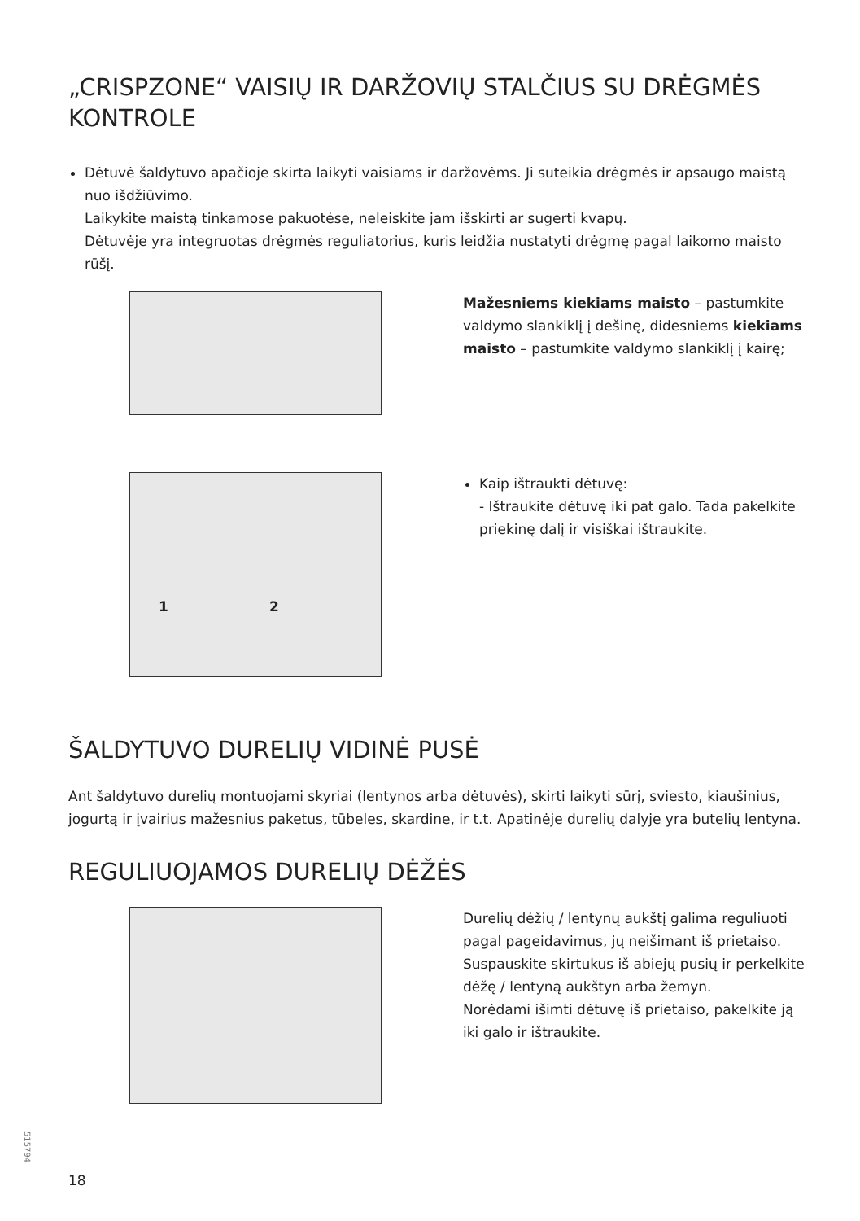„CRISPZONE“ VAISIŲ IR DARŽOVIŲ STALČIUS SU DRĖGMĖS KONTROLE
Dėtuvė šaldytuvo apačioje skirta laikyti vaisiams ir daržovėms. Ji suteikia drėgmės ir apsaugo maistą nuo išdžiūvimo.
Laikykite maistą tinkamose pakuotėse, neleiskite jam išskirti ar sugerti kvapų.
Dėtuvėje yra integruotas drėgmės reguliatorius, kuris leidžia nustatyti drėgmę pagal laikomo maisto rūšį.
Mažesniems kiekiams maisto – pastumkite valdymo slankiklį į dešinę, didesniems kiekiams maisto – pastumkite valdymo slankiklį į kairę;
1 2
Kaip ištraukti dėtuvę:
- Ištraukite dėtuvę iki pat galo. Tada pakelkite priekinę dalį ir visiškai ištraukite.
ŠALDYTUVO DURELIŲ VIDINĖ PUSĖ
Ant šaldytuvo durelių montuojami skyriai (lentynos arba dėtuvės), skirti laikyti sūrį, sviesto, kiaušinius, jogurtą ir įvairius mažesnius paketus, tūbeles, skardine, ir t.t. Apatinėje durelių dalyje yra butelių lentyna.
REGULIUOJAMOS DURELIŲ DĖŽĖS
Durelių dėžių / lentynų aukštį galima reguliuoti pagal pageidavimus, jų neišimant iš prietaiso.
Suspauskite skirtukus iš abiejų pusių ir perkelkite dėžę / lentyną aukštyn arba žemyn.
Norėdami išimti dėtuvę iš prietaiso, pakelkite ją iki galo ir ištraukite.
515794
18